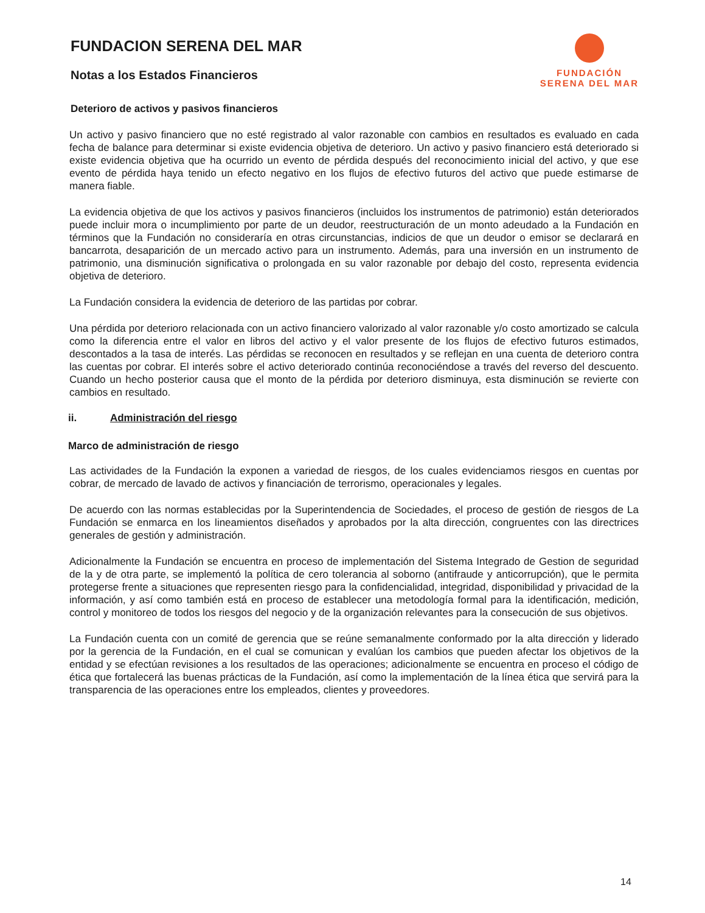FUNDACION SERENA DEL MAR
Notas a los Estados Financieros
FUNDACIÓN
SERENA DEL MAR
Deterioro de activos y pasivos financieros
Un activo y pasivo financiero que no esté registrado al valor razonable con cambios en resultados es evaluado en cada fecha de balance para determinar si existe evidencia objetiva de deterioro. Un activo y pasivo financiero está deteriorado si existe evidencia objetiva que ha ocurrido un evento de pérdida después del reconocimiento inicial del activo, y que ese evento de pérdida haya tenido un efecto negativo en los flujos de efectivo futuros del activo que puede estimarse de manera fiable.
La evidencia objetiva de que los activos y pasivos financieros (incluidos los instrumentos de patrimonio) están deteriorados puede incluir mora o incumplimiento por parte de un deudor, reestructuración de un monto adeudado a la Fundación en términos que la Fundación no consideraría en otras circunstancias, indicios de que un deudor o emisor se declarará en bancarrota, desaparición de un mercado activo para un instrumento. Además, para una inversión en un instrumento de patrimonio, una disminución significativa o prolongada en su valor razonable por debajo del costo, representa evidencia objetiva de deterioro.
La Fundación considera la evidencia de deterioro de las partidas por cobrar.
Una pérdida por deterioro relacionada con un activo financiero valorizado al valor razonable y/o costo amortizado se calcula como la diferencia entre el valor en libros del activo y el valor presente de los flujos de efectivo futuros estimados, descontados a la tasa de interés. Las pérdidas se reconocen en resultados y se reflejan en una cuenta de deterioro contra las cuentas por cobrar. El interés sobre el activo deteriorado continúa reconociéndose a través del reverso del descuento. Cuando un hecho posterior causa que el monto de la pérdida por deterioro disminuya, esta disminución se revierte con cambios en resultado.
ii. Administración del riesgo
Marco de administración de riesgo
Las actividades de la Fundación la exponen a variedad de riesgos, de los cuales evidenciamos riesgos en cuentas por cobrar, de mercado de lavado de activos y financiación de terrorismo, operacionales y legales.
De acuerdo con las normas establecidas por la Superintendencia de Sociedades, el proceso de gestión de riesgos de La Fundación se enmarca en los lineamientos diseñados y aprobados por la alta dirección, congruentes con las directrices generales de gestión y administración.
Adicionalmente la Fundación se encuentra en proceso de implementación del Sistema Integrado de Gestion de seguridad de la y de otra parte, se implementó la política de cero tolerancia al soborno (antifraude y anticorrupción), que le permita protegerse frente a situaciones que representen riesgo para la confidencialidad, integridad, disponibilidad y privacidad de la información, y así como también está en proceso de establecer una metodología formal para la identificación, medición, control y monitoreo de todos los riesgos del negocio y de la organización relevantes para la consecución de sus objetivos.
La Fundación cuenta con un comité de gerencia que se reúne semanalmente conformado por la alta dirección y liderado por la gerencia de la Fundación, en el cual se comunican y evalúan los cambios que pueden afectar los objetivos de la entidad y se efectúan revisiones a los resultados de las operaciones; adicionalmente se encuentra en proceso el código de ética que fortalecerá las buenas prácticas de la Fundación, así como la implementación de la línea ética que servirá para la transparencia de las operaciones entre los empleados, clientes y proveedores.
14